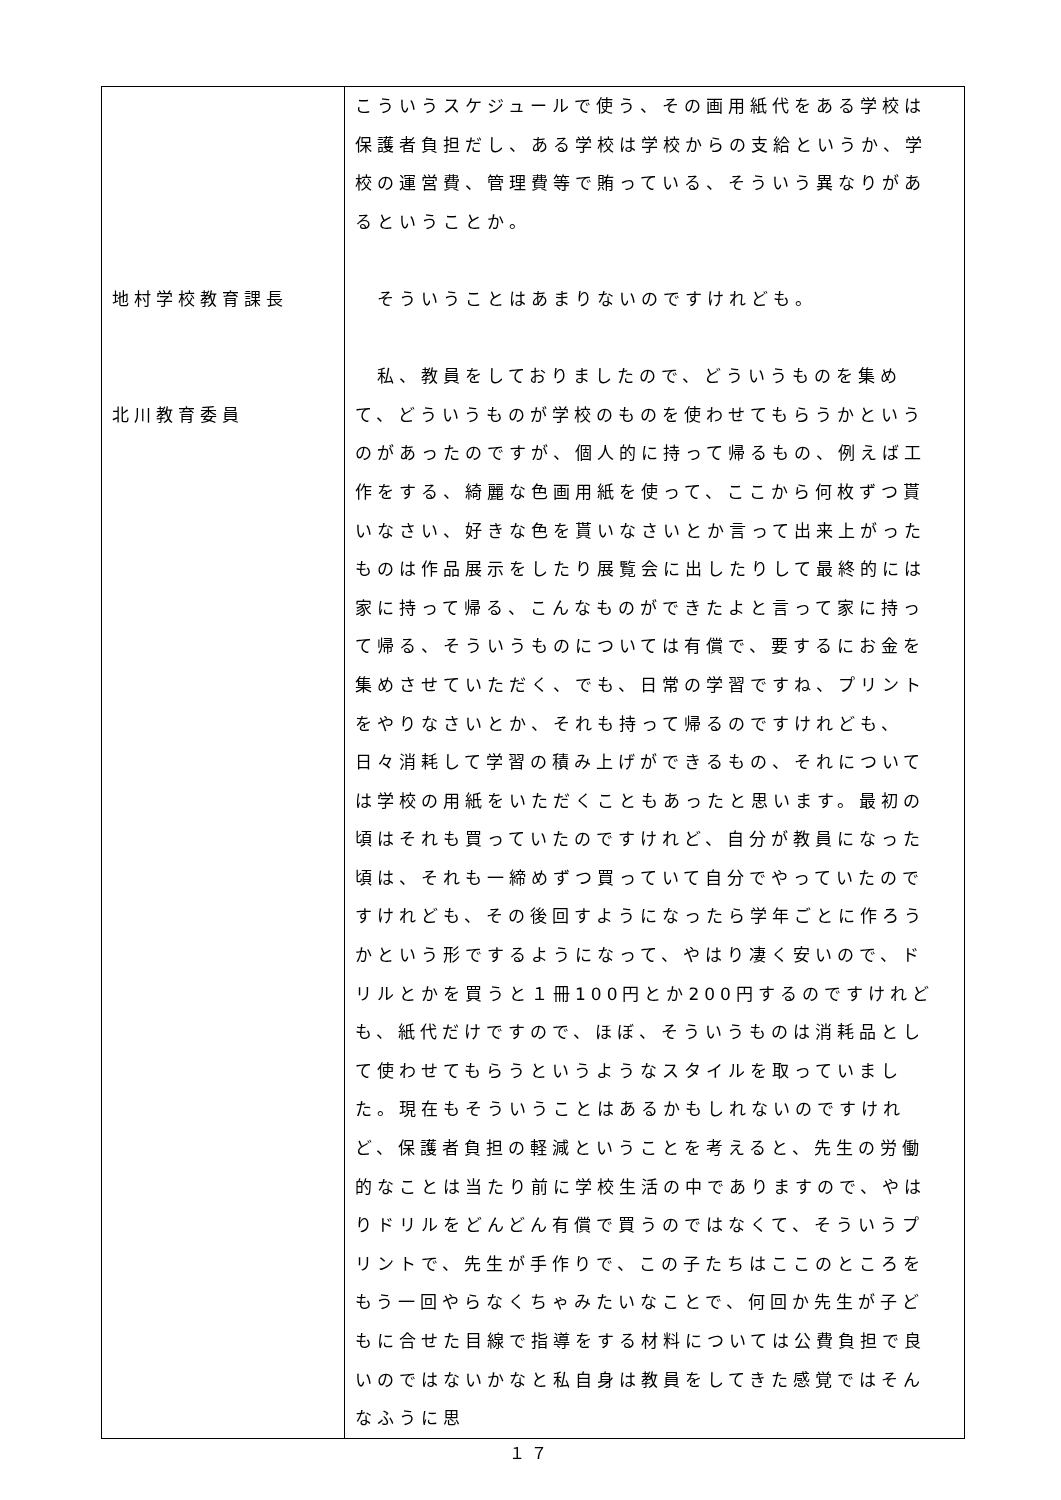| 地村学校教育課長 北川教育委員 | こういうスケジュールで使う、その画用紙代をある学校は保護者負担だし、ある学校は学校からの支給というか、学校の運営費、管理費等で賄っている、そういう異なりがあるということか。 そういうことはあまりないのですけれども。 私、教員をしておりましたので、どういうものを集めて、どういうものが学校のものを使わせてもらうかというのがあったのですが、個人的に持って帰るもの、例えば工作をする、綺麗な色画用紙を使って、ここから何枚ずつ貰いなさい、好きな色を貰いなさいとか言って出来上がったものは作品展示をしたり展覧会に出したりして最終的には家に持って帰る、こんなものができたよと言って家に持って帰る、そういうものについては有償で、要するにお金を集めさせていただく、でも、日常の学習ですね、プリントをやりなさいとか、それも持って帰るのですけれども、日々消耗して学習の積み上げができるもの、それについては学校の用紙をいただくこともあったと思います。最初の頃はそれも買っていたのですけれど、自分が教員になった頃は、それも一締めずつ買っていて自分でやっていたのですけれども、その後回すようになったら学年ごとに作ろうかという形でするようになって、やはり凄く安いので、ドリルとかを買うと１冊100円とか200円するのですけれども、紙代だけですので、ほぼ、そういうものは消耗品として使わせてもらうというようなスタイルを取っていました。現在もそういうことはあるかもしれないのですけれど、保護者負担の軽減ということを考えると、先生の労働的なことは当たり前に学校生活の中でありますので、やはりドリルをどんどん有償で買うのではなくて、そういうプリントで、先生が手作りで、この子たちはここのところをもう一回やらなくちゃみたいなことで、何回か先生が子どもに合せた目線で指導をする材料については公費負担で良いのではないかなと私自身は教員をしてきた感覚ではそんなふうに思 |
１７